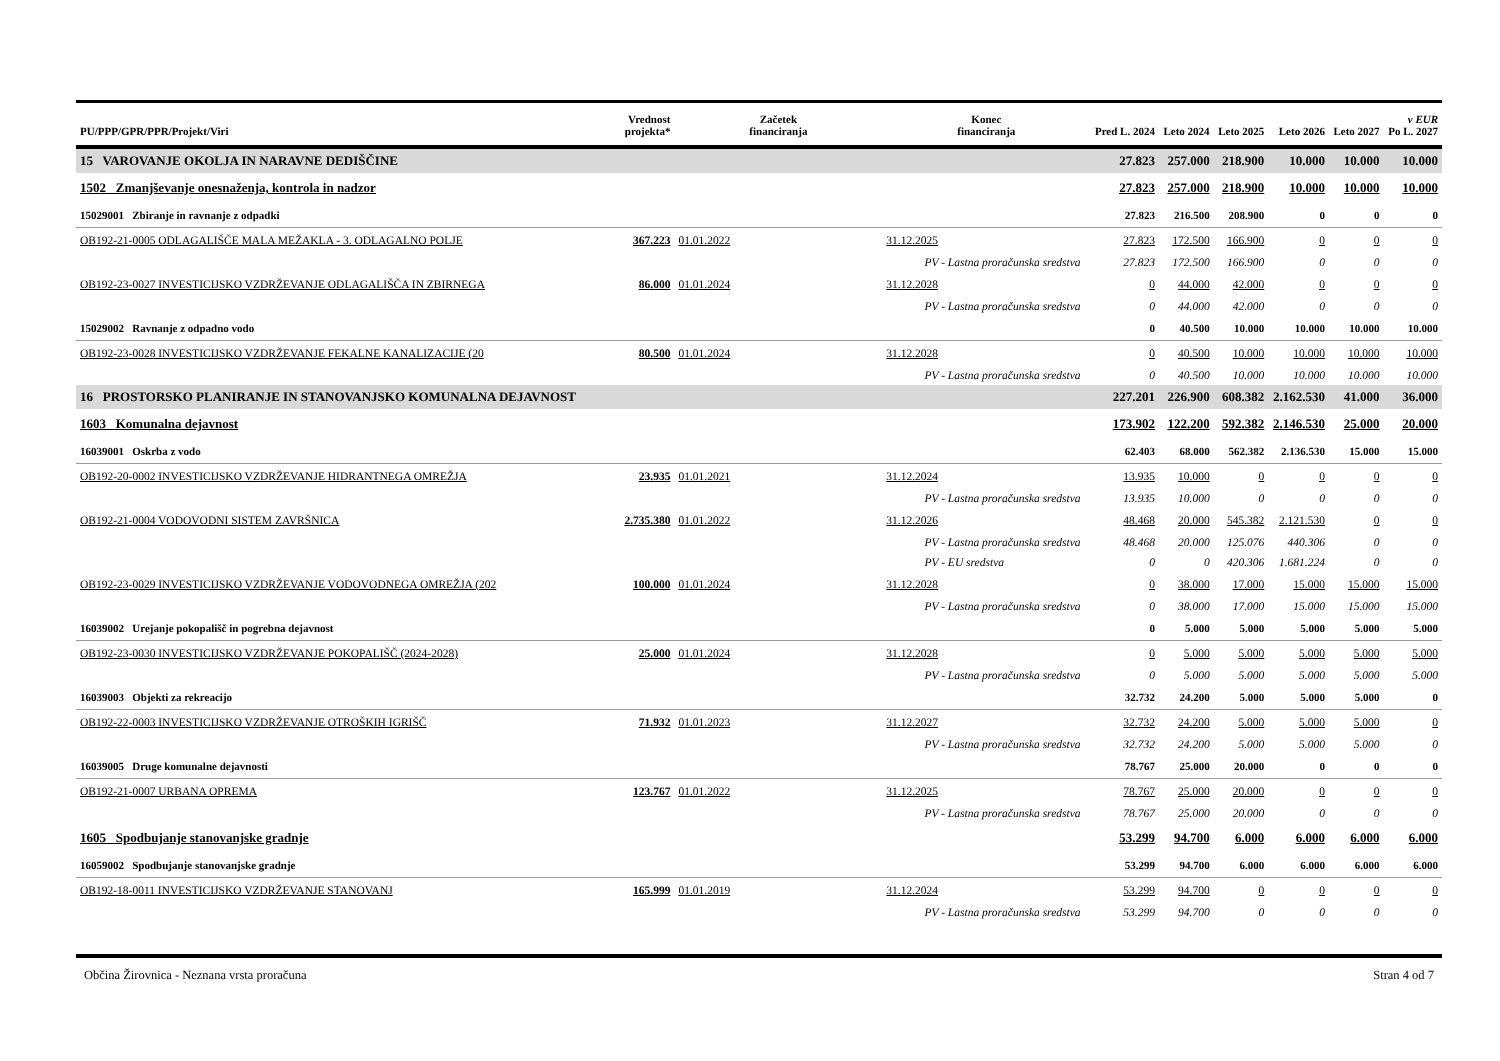| PU/PPP/GPR/PPR/Projekt/Viri | | Vrednost projekta* | Začetek financiranja | Konec financiranja | Pred L. 2024 | Leto 2024 | Leto 2025 | Leto 2026 | Leto 2027 | v EUR Po L. 2027 |
| --- | --- | --- | --- | --- | --- | --- | --- | --- | --- | --- |
| 15 VAROVANJE OKOLJA IN NARAVNE DEDIŠČINE | | | | | 27.823 | 257.000 | 218.900 | 10.000 | 10.000 | 10.000 |
| 1502 Zmanjševanje onesnaženja, kontrola in nadzor | | | | | 27.823 | 257.000 | 218.900 | 10.000 | 10.000 | 10.000 |
| 15029001 Zbiranje in ravnanje z odpadki | | | | | 27.823 | 216.500 | 208.900 | 0 | 0 | 0 |
| OB192-21-0005 ODLAGALIŠČE MALA MEŽAKLA - 3. ODLAGALNO POLJE | | 367.223 | 01.01.2022 | 31.12.2025 | 27.823 | 172.500 | 166.900 | 0 | 0 | 0 |
| | PV - Lastna proračunska sredstva | | | | 27.823 | 172.500 | 166.900 | 0 | 0 | 0 |
| OB192-23-0027 INVESTICIJSKO VZDRŽEVANJE ODLAGALIŠČA IN ZBIRNEGA | | 86.000 | 01.01.2024 | 31.12.2028 | 0 | 44.000 | 42.000 | 0 | 0 | 0 |
| | PV - Lastna proračunska sredstva | | | | 0 | 44.000 | 42.000 | 0 | 0 | 0 |
| 15029002 Ravnanje z odpadno vodo | | | | | 0 | 40.500 | 10.000 | 10.000 | 10.000 | 10.000 |
| OB192-23-0028 INVESTICIJSKO VZDRŽEVANJE FEKALNE KANALIZACIJE (20 | | 80.500 | 01.01.2024 | 31.12.2028 | 0 | 40.500 | 10.000 | 10.000 | 10.000 | 10.000 |
| | PV - Lastna proračunska sredstva | | | | 0 | 40.500 | 10.000 | 10.000 | 10.000 | 10.000 |
| 16 PROSTORSKO PLANIRANJE IN STANOVANJSKO KOMUNALNA DEJAVNOST | | | | | 227.201 | 226.900 | 608.382 | 2.162.530 | 41.000 | 36.000 |
| 1603 Komunalna dejavnost | | | | | 173.902 | 122.200 | 592.382 | 2.146.530 | 25.000 | 20.000 |
| 16039001 Oskrba z vodo | | | | | 62.403 | 68.000 | 562.382 | 2.136.530 | 15.000 | 15.000 |
| OB192-20-0002 INVESTICIJSKO VZDRŽEVANJE HIDRANTNEGA OMREŽJA | | 23.935 | 01.01.2021 | 31.12.2024 | 13.935 | 10.000 | 0 | 0 | 0 | 0 |
| | PV - Lastna proračunska sredstva | | | | 13.935 | 10.000 | 0 | 0 | 0 | 0 |
| OB192-21-0004 VODOVODNI SISTEM ZAVRŠNICA | | 2.735.380 | 01.01.2022 | 31.12.2026 | 48.468 | 20.000 | 545.382 | 2.121.530 | 0 | 0 |
| | PV - Lastna proračunska sredstva | | | | 48.468 | 20.000 | 125.076 | 440.306 | 0 | 0 |
| | PV - EU sredstva | | | | 0 | 0 | 420.306 | 1.681.224 | 0 | 0 |
| OB192-23-0029 INVESTICIJSKO VZDRŽEVANJE VODOVODNEGA OMREŽJA (202 | | 100.000 | 01.01.2024 | 31.12.2028 | 0 | 38.000 | 17.000 | 15.000 | 15.000 | 15.000 |
| | PV - Lastna proračunska sredstva | | | | 0 | 38.000 | 17.000 | 15.000 | 15.000 | 15.000 |
| 16039002 Urejanje pokopališč in pogrebna dejavnost | | | | | 0 | 5.000 | 5.000 | 5.000 | 5.000 | 5.000 |
| OB192-23-0030 INVESTICIJSKO VZDRŽEVANJE POKOPALIŠČ (2024-2028) | | 25.000 | 01.01.2024 | 31.12.2028 | 0 | 5.000 | 5.000 | 5.000 | 5.000 | 5.000 |
| | PV - Lastna proračunska sredstva | | | | 0 | 5.000 | 5.000 | 5.000 | 5.000 | 5.000 |
| 16039003 Objekti za rekreacijo | | | | | 32.732 | 24.200 | 5.000 | 5.000 | 5.000 | 0 |
| OB192-22-0003 INVESTICIJSKO VZDRŽEVANJE OTROŠKIH IGRIŠČ | | 71.932 | 01.01.2023 | 31.12.2027 | 32.732 | 24.200 | 5.000 | 5.000 | 5.000 | 0 |
| | PV - Lastna proračunska sredstva | | | | 32.732 | 24.200 | 5.000 | 5.000 | 5.000 | 0 |
| 16039005 Druge komunalne dejavnosti | | | | | 78.767 | 25.000 | 20.000 | 0 | 0 | 0 |
| OB192-21-0007 URBANA OPREMA | | 123.767 | 01.01.2022 | 31.12.2025 | 78.767 | 25.000 | 20.000 | 0 | 0 | 0 |
| | PV - Lastna proračunska sredstva | | | | 78.767 | 25.000 | 20.000 | 0 | 0 | 0 |
| 1605 Spodbujanje stanovanjske gradnje | | | | | 53.299 | 94.700 | 6.000 | 6.000 | 6.000 | 6.000 |
| 16059002 Spodbujanje stanovanjske gradnje | | | | | 53.299 | 94.700 | 6.000 | 6.000 | 6.000 | 6.000 |
| OB192-18-0011 INVESTICIJSKO VZDRŽEVANJE STANOVANJ | | 165.999 | 01.01.2019 | 31.12.2024 | 53.299 | 94.700 | 0 | 0 | 0 | 0 |
| | PV - Lastna proračunska sredstva | | | | 53.299 | 94.700 | 0 | 0 | 0 | 0 |
Občina Žirovnica - Neznana vrsta proračuna Stran 4 od 7